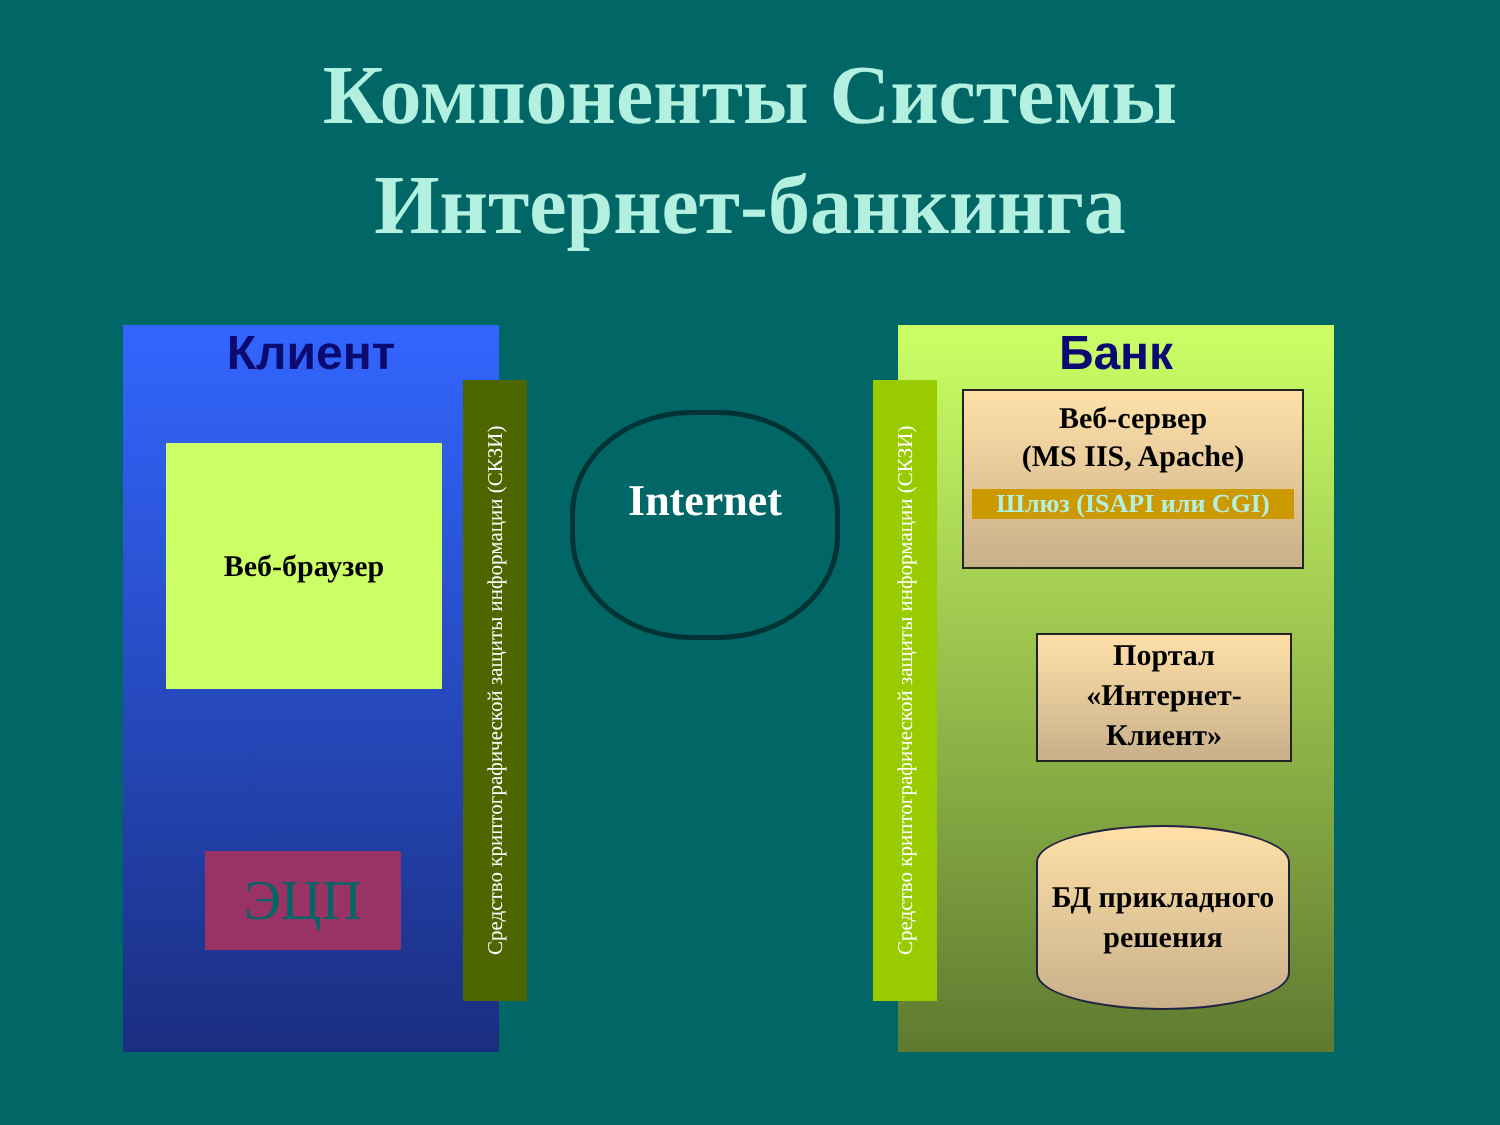Компоненты Системы
Интернет-банкинга
Клиент
Веб-браузер
ЭЦП
Средство криптографической защиты информации (СКЗИ)
Internet
Банк
Средство криптографической защиты информации (СКЗИ)
Веб-сервер
(MS IIS, Apache)
Шлюз (ISAPI или CGI)
Портал «Интернет-Клиент»
БД прикладного решения